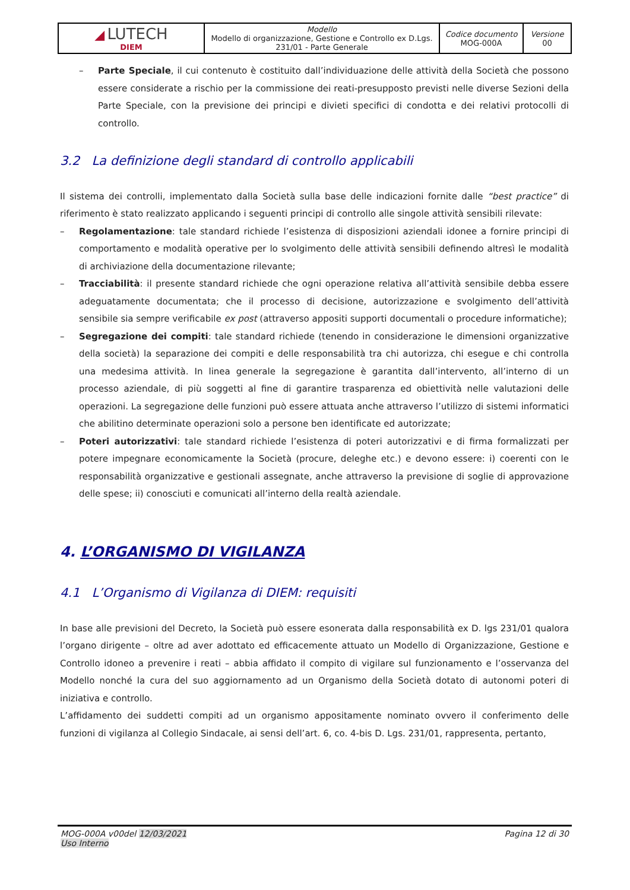| ◢ LUTECH DIEM | Modello Modello di organizzazione, Gestione e Controllo ex D.Lgs. 231/01 - Parte Generale | Codice documento MOG-000A | Versione 00 |
– Parte Speciale, il cui contenuto è costituito dall’individuazione delle attività della Società che possono essere considerate a rischio per la commissione dei reati-presupposto previsti nelle diverse Sezioni della Parte Speciale, con la previsione dei principi e divieti specifici di condotta e dei relativi protocolli di controllo.
3.2 La definizione degli standard di controllo applicabili
Il sistema dei controlli, implementato dalla Società sulla base delle indicazioni fornite dalle “best practice” di riferimento è stato realizzato applicando i seguenti principi di controllo alle singole attività sensibili rilevate:
– Regolamentazione: tale standard richiede l’esistenza di disposizioni aziendali idonee a fornire principi di comportamento e modalità operative per lo svolgimento delle attività sensibili definendo altresì le modalità di archiviazione della documentazione rilevante;
– Tracciabilità: il presente standard richiede che ogni operazione relativa all’attività sensibile debba essere adeguatamente documentata; che il processo di decisione, autorizzazione e svolgimento dell’attività sensibile sia sempre verificabile ex post (attraverso appositi supporti documentali o procedure informatiche);
– Segregazione dei compiti: tale standard richiede (tenendo in considerazione le dimensioni organizzative della società) la separazione dei compiti e delle responsabilità tra chi autorizza, chi esegue e chi controlla una medesima attività. In linea generale la segregazione è garantita dall’intervento, all’interno di un processo aziendale, di più soggetti al fine di garantire trasparenza ed obiettività nelle valutazioni delle operazioni. La segregazione delle funzioni può essere attuata anche attraverso l’utilizzo di sistemi informatici che abilitino determinate operazioni solo a persone ben identificate ed autorizzate;
– Poteri autorizzativi: tale standard richiede l’esistenza di poteri autorizzativi e di firma formalizzati per potere impegnare economicamente la Società (procure, deleghe etc.) e devono essere: i) coerenti con le responsabilità organizzative e gestionali assegnate, anche attraverso la previsione di soglie di approvazione delle spese; ii) conosciuti e comunicati all’interno della realtà aziendale.
4. L’ORGANISMO DI VIGILANZA
4.1 L’Organismo di Vigilanza di DIEM: requisiti
In base alle previsioni del Decreto, la Società può essere esonerata dalla responsabilità ex D. lgs 231/01 qualora l’organo dirigente – oltre ad aver adottato ed efficacemente attuato un Modello di Organizzazione, Gestione e Controllo idoneo a prevenire i reati – abbia affidato il compito di vigilare sul funzionamento e l’osservanza del Modello nonché la cura del suo aggiornamento ad un Organismo della Società dotato di autonomi poteri di iniziativa e controllo.
L’affidamento dei suddetti compiti ad un organismo appositamente nominato ovvero il conferimento delle funzioni di vigilanza al Collegio Sindacale, ai sensi dell’art. 6, co. 4-bis D. Lgs. 231/01, rappresenta, pertanto,
MOG-000A v00del 12/03/2021 Pagina 12 di 30
Uso Interno